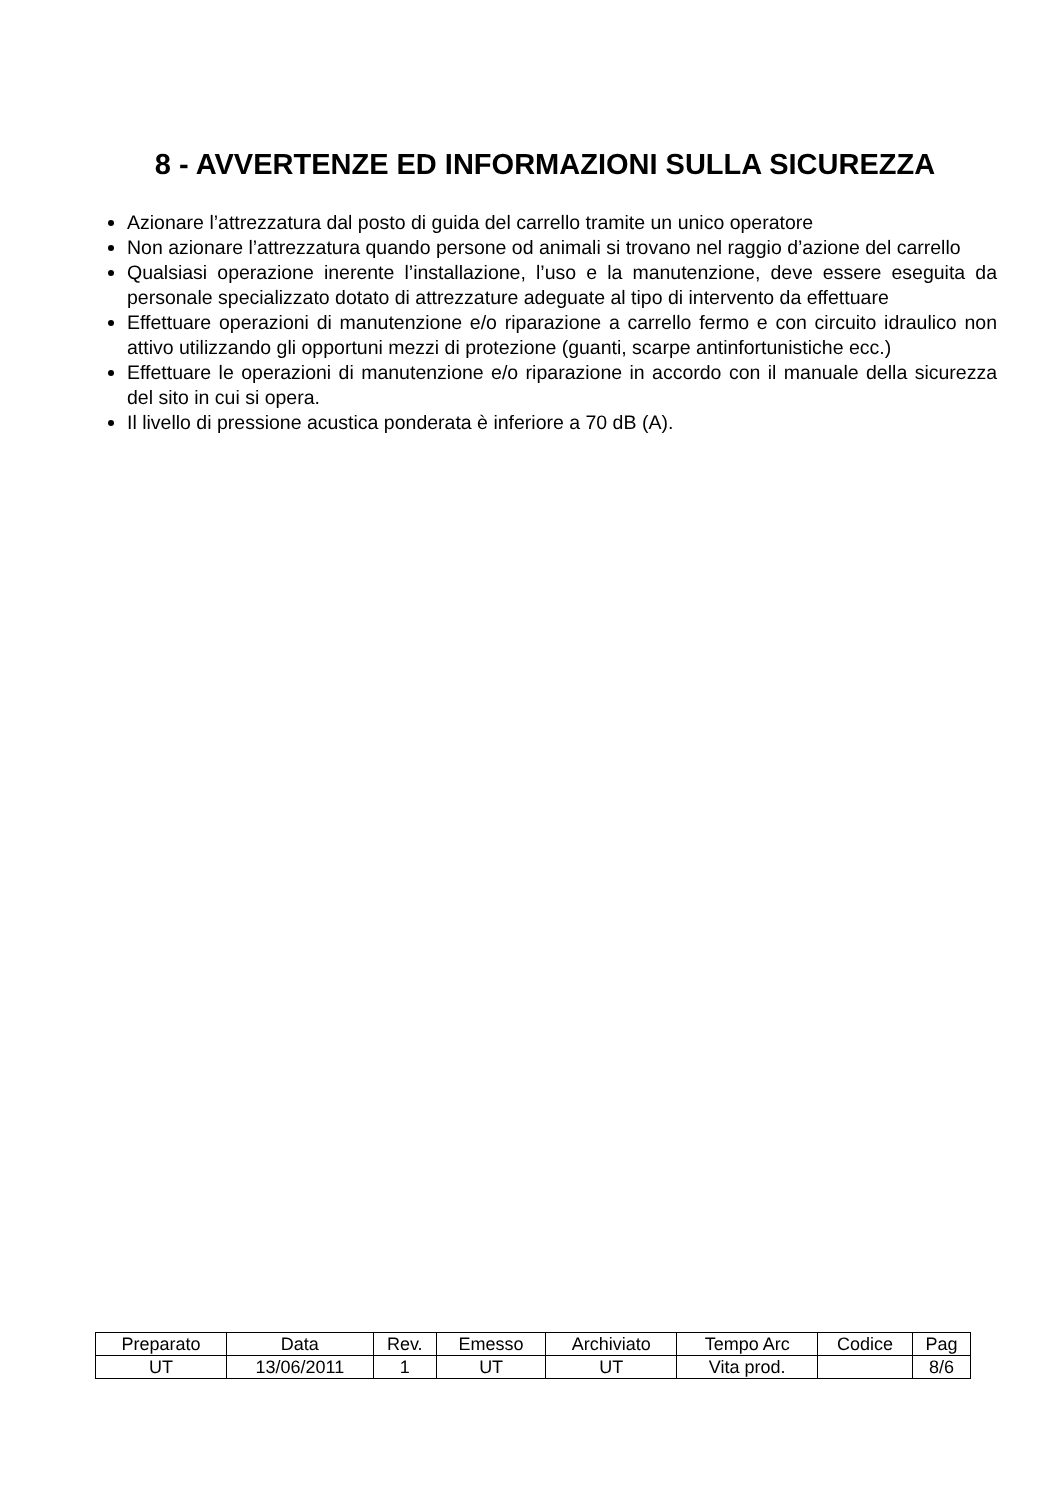8 - AVVERTENZE ED INFORMAZIONI SULLA SICUREZZA
Azionare l’attrezzatura dal posto di guida del carrello tramite un unico operatore
Non azionare l’attrezzatura quando persone od animali si trovano nel raggio d’azione del carrello
Qualsiasi operazione inerente l’installazione, l’uso e la manutenzione, deve essere eseguita da personale specializzato dotato di attrezzature adeguate al tipo di intervento da effettuare
Effettuare operazioni di manutenzione e/o riparazione a carrello fermo e con circuito idraulico non attivo utilizzando gli opportuni mezzi di protezione (guanti, scarpe antinfortunistiche ecc.)
Effettuare le operazioni di manutenzione e/o riparazione in accordo con il manuale della sicurezza del sito in cui si opera.
Il livello di pressione acustica ponderata è inferiore a 70 dB (A).
| Preparato | Data | Rev. | Emesso | Archiviato | Tempo Arc | Codice | Pag |
| UT | 13/06/2011 | 1 | UT | UT | Vita prod. | | 8/6 |